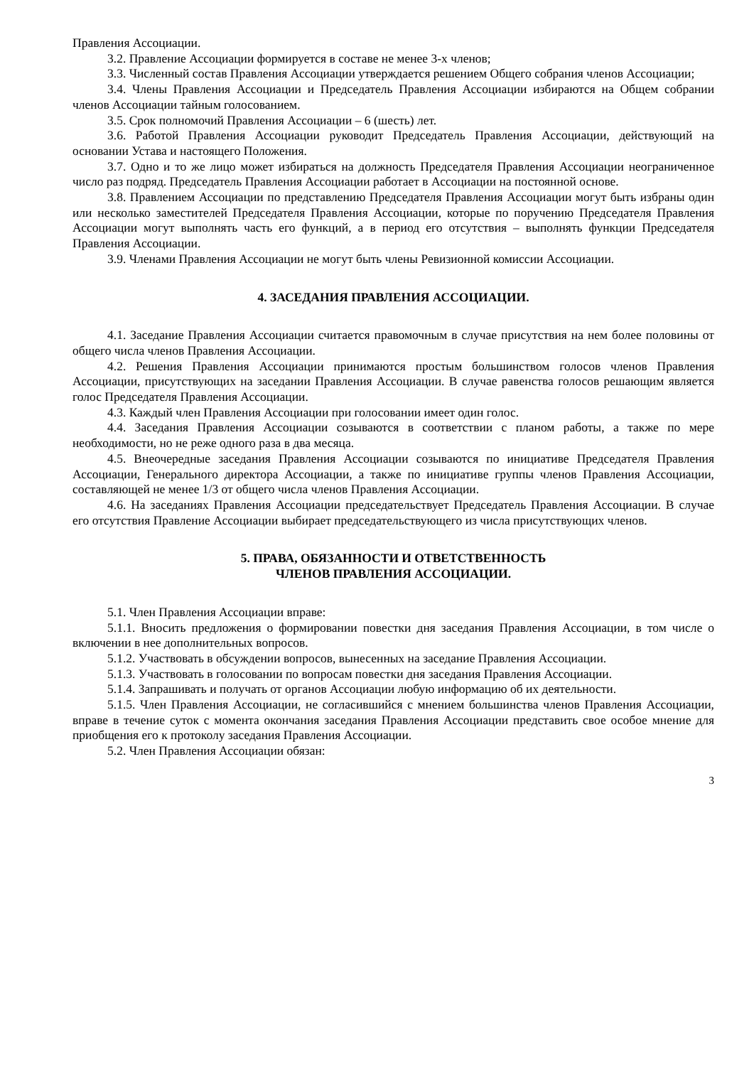Правления Ассоциации.
3.2. Правление Ассоциации формируется в составе не менее 3-х членов;
3.3. Численный состав Правления Ассоциации утверждается решением Общего собрания членов Ассоциации;
3.4. Члены Правления Ассоциации и Председатель Правления Ассоциации избираются на Общем собрании членов Ассоциации тайным голосованием.
3.5. Срок полномочий Правления Ассоциации – 6 (шесть) лет.
3.6. Работой Правления Ассоциации руководит Председатель Правления Ассоциации, действующий на основании Устава и настоящего Положения.
3.7. Одно и то же лицо может избираться на должность Председателя Правления Ассоциации неограниченное число раз подряд. Председатель Правления Ассоциации работает в Ассоциации на постоянной основе.
3.8. Правлением Ассоциации по представлению Председателя Правления Ассоциации могут быть избраны один или несколько заместителей Председателя Правления Ассоциации, которые по поручению Председателя Правления Ассоциации могут выполнять часть его функций, а в период его отсутствия – выполнять функции Председателя Правления Ассоциации.
3.9. Членами Правления Ассоциации не могут быть члены Ревизионной комиссии Ассоциации.
4. ЗАСЕДАНИЯ ПРАВЛЕНИЯ АССОЦИАЦИИ.
4.1. Заседание Правления Ассоциации считается правомочным в случае присутствия на нем более половины от общего числа членов Правления Ассоциации.
4.2. Решения Правления Ассоциации принимаются простым большинством голосов членов Правления Ассоциации, присутствующих на заседании Правления Ассоциации. В случае равенства голосов решающим является голос Председателя Правления Ассоциации.
4.3. Каждый член Правления Ассоциации при голосовании имеет один голос.
4.4. Заседания Правления Ассоциации созываются в соответствии с планом работы, а также по мере необходимости, но не реже одного раза в два месяца.
4.5. Внеочередные заседания Правления Ассоциации созываются по инициативе Председателя Правления Ассоциации, Генерального директора Ассоциации, а также по инициативе группы членов Правления Ассоциации, составляющей не менее 1/3 от общего числа членов Правления Ассоциации.
4.6. На заседаниях Правления Ассоциации председательствует Председатель Правления Ассоциации. В случае его отсутствия Правление Ассоциации выбирает председательствующего из числа присутствующих членов.
5. ПРАВА, ОБЯЗАННОСТИ И ОТВЕТСТВЕННОСТЬ
ЧЛЕНОВ ПРАВЛЕНИЯ АССОЦИАЦИИ.
5.1. Член Правления Ассоциации вправе:
5.1.1. Вносить предложения о формировании повестки дня заседания Правления Ассоциации, в том числе о включении в нее дополнительных вопросов.
5.1.2. Участвовать в обсуждении вопросов, вынесенных на заседание Правления Ассоциации.
5.1.3. Участвовать в голосовании по вопросам повестки дня заседания Правления Ассоциации.
5.1.4. Запрашивать и получать от органов Ассоциации любую информацию об их деятельности.
5.1.5. Член Правления Ассоциации, не согласившийся с мнением большинства членов Правления Ассоциации, вправе в течение суток с момента окончания заседания Правления Ассоциации представить свое особое мнение для приобщения его к протоколу заседания Правления Ассоциации.
5.2. Член Правления Ассоциации обязан:
3